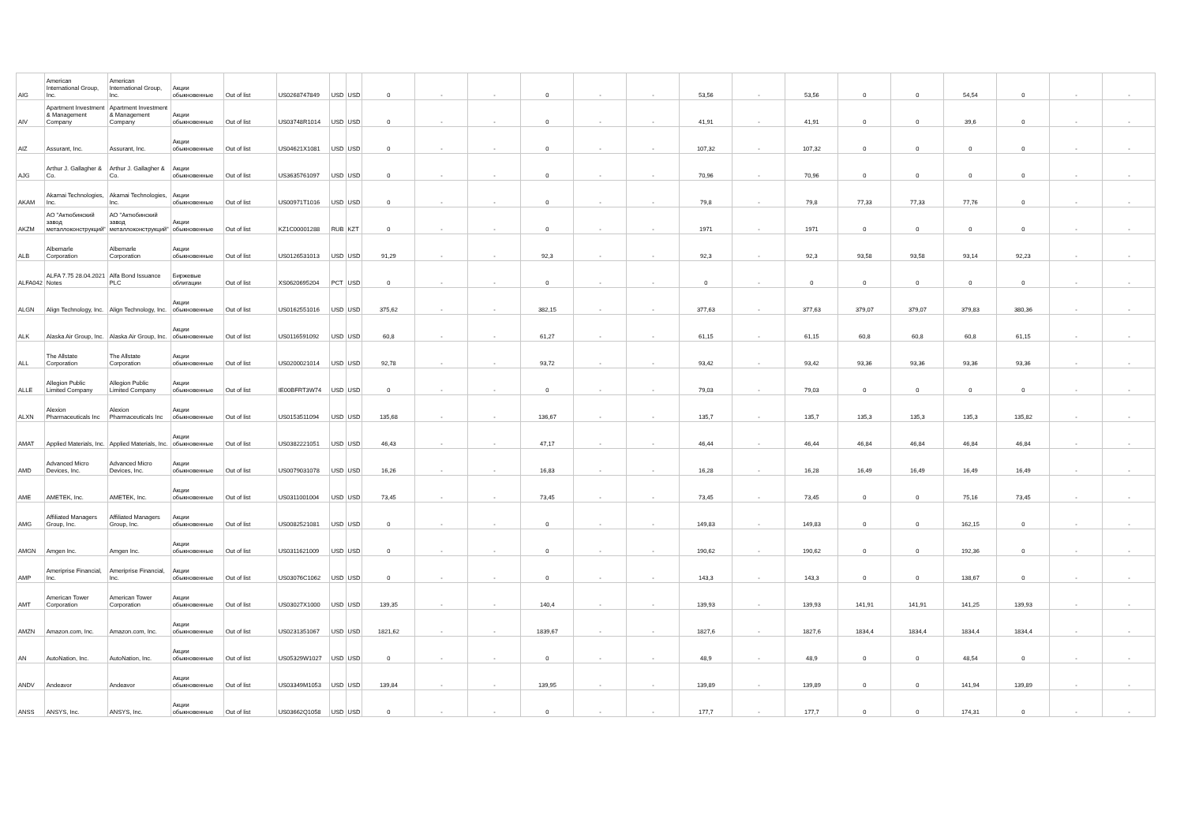| AIG | American International Group, Inc. | American International Group, Inc. | Акции обыкновенные | Out of list | US0268747849 | USD | USD | 0 | - | - | 0 | - | - | 53,56 | - | 53,56 | 0 | 0 | 54,54 | 0 | - | - |
| AIV | Apartment Investment & Management Company | Apartment Investment & Management Company | Акции обыкновенные | Out of list | US03748R1014 | USD | USD | 0 | - | - | 0 | - | - | 41,91 | - | 41,91 | 0 | 0 | 39,6 | 0 | - | - |
| AIZ | Assurant, Inc. | Assurant, Inc. | Акции обыкновенные | Out of list | US04621X1081 | USD | USD | 0 | - | - | 0 | - | - | 107,32 | - | 107,32 | 0 | 0 | 0 | 0 | - | - |
| AJG | Arthur J. Gallagher & Co. | Arthur J. Gallagher & Co. | Акции обыкновенные | Out of list | US3635761097 | USD | USD | 0 | - | - | 0 | - | - | 70,96 | - | 70,96 | 0 | 0 | 0 | 0 | - | - |
| AKAM | Akamai Technologies, Inc. | Akamai Technologies, Inc. | Акции обыкновенные | Out of list | US00971T1016 | USD | USD | 0 | - | - | 0 | - | - | 79,8 | - | 79,8 | 77,33 | 77,33 | 77,76 | 0 | - | - |
| AKZM | АО "Актюбинский завод металлоконструкций" | АО "Актюбинский завод металлоконструкций" | Акции обыкновенные | Out of list | KZ1C00001288 | RUB | KZT | 0 | - | - | 0 | - | - | 1971 | - | 1971 | 0 | 0 | 0 | 0 | - | - |
| ALB | Albemarle Corporation | Albemarle Corporation | Акции обыкновенные | Out of list | US0126531013 | USD | USD | 91,29 | - | - | 92,3 | - | - | 92,3 | - | 92,3 | 93,58 | 93,58 | 93,14 | 92,23 | - | - |
| ALFA042 | ALFA 7.75 28.04.2021 Notes | Alfa Bond Issuance PLC | Биржевые облигации | Out of list | XS0620695204 | PCT | USD | 0 | - | - | 0 | - | - | 0 | - | 0 | 0 | 0 | 0 | 0 | - | - |
| ALGN | Align Technology, Inc. | Align Technology, Inc. | Акции обыкновенные | Out of list | US0162551016 | USD | USD | 375,62 | - | - | 382,15 | - | - | 377,63 | - | 377,63 | 379,07 | 379,07 | 379,83 | 380,36 | - | - |
| ALK | Alaska Air Group, Inc. | Alaska Air Group, Inc. | Акции обыкновенные | Out of list | US0116591092 | USD | USD | 60,8 | - | - | 61,27 | - | - | 61,15 | - | 61,15 | 60,8 | 60,8 | 60,8 | 61,15 | - | - |
| ALL | The Allstate Corporation | The Allstate Corporation | Акции обыкновенные | Out of list | US0200021014 | USD | USD | 92,78 | - | - | 93,72 | - | - | 93,42 | - | 93,42 | 93,36 | 93,36 | 93,36 | 93,36 | - | - |
| ALLE | Allegion Public Limited Company | Allegion Public Limited Company | Акции обыкновенные | Out of list | IE00BFRT3W74 | USD | USD | 0 | - | - | 0 | - | - | 79,03 | - | 79,03 | 0 | 0 | 0 | 0 | - | - |
| ALXN | Alexion Pharmaceuticals Inc | Alexion Pharmaceuticals Inc | Акции обыкновенные | Out of list | US0153511094 | USD | USD | 135,68 | - | - | 136,67 | - | - | 135,7 | - | 135,7 | 135,3 | 135,3 | 135,3 | 135,82 | - | - |
| AMAT | Applied Materials, Inc. | Applied Materials, Inc. | Акции обыкновенные | Out of list | US0382221051 | USD | USD | 46,43 | - | - | 47,17 | - | - | 46,44 | - | 46,44 | 46,84 | 46,84 | 46,84 | 46,84 | - | - |
| AMD | Advanced Micro Devices, Inc. | Advanced Micro Devices, Inc. | Акции обыкновенные | Out of list | US0079031078 | USD | USD | 16,26 | - | - | 16,83 | - | - | 16,28 | - | 16,28 | 16,49 | 16,49 | 16,49 | 16,49 | - | - |
| AME | AMETEK, Inc. | AMETEK, Inc. | Акции обыкновенные | Out of list | US0311001004 | USD | USD | 73,45 | - | - | 73,45 | - | - | 73,45 | - | 73,45 | 0 | 0 | 75,16 | 73,45 | - | - |
| AMG | Affiliated Managers Group, Inc. | Affiliated Managers Group, Inc. | Акции обыкновенные | Out of list | US0082521081 | USD | USD | 0 | - | - | 0 | - | - | 149,83 | - | 149,83 | 0 | 0 | 162,15 | 0 | - | - |
| AMGN | Amgen Inc. | Amgen Inc. | Акции обыкновенные | Out of list | US0311621009 | USD | USD | 0 | - | - | 0 | - | - | 190,62 | - | 190,62 | 0 | 0 | 192,36 | 0 | - | - |
| AMP | Ameriprise Financial, Inc. | Ameriprise Financial, Inc. | Акции обыкновенные | Out of list | US03076C1062 | USD | USD | 0 | - | - | 0 | - | - | 143,3 | - | 143,3 | 0 | 0 | 138,67 | 0 | - | - |
| AMT | American Tower Corporation | American Tower Corporation | Акции обыкновенные | Out of list | US03027X1000 | USD | USD | 139,35 | - | - | 140,4 | - | - | 139,93 | - | 139,93 | 141,91 | 141,91 | 141,25 | 139,93 | - | - |
| AMZN | Amazon.com, Inc. | Amazon.com, Inc. | Акции обыкновенные | Out of list | US0231351067 | USD | USD | 1821,62 | - | - | 1839,67 | - | - | 1827,6 | - | 1827,6 | 1834,4 | 1834,4 | 1834,4 | 1834,4 | - | - |
| AN | AutoNation, Inc. | AutoNation, Inc. | Акции обыкновенные | Out of list | US05329W1027 | USD | USD | 0 | - | - | 0 | - | - | 48,9 | - | 48,9 | 0 | 0 | 48,54 | 0 | - | - |
| ANDV | Andeavor | Andeavor | Акции обыкновенные | Out of list | US03349M1053 | USD | USD | 139,84 | - | - | 139,95 | - | - | 139,89 | - | 139,89 | 0 | 0 | 141,94 | 139,89 | - | - |
| ANSS | ANSYS, Inc. | ANSYS, Inc. | Акции обыкновенные | Out of list | US03662Q1058 | USD | USD | 0 | - | - | 0 | - | - | 177,7 | - | 177,7 | 0 | 0 | 174,31 | 0 | - | - |